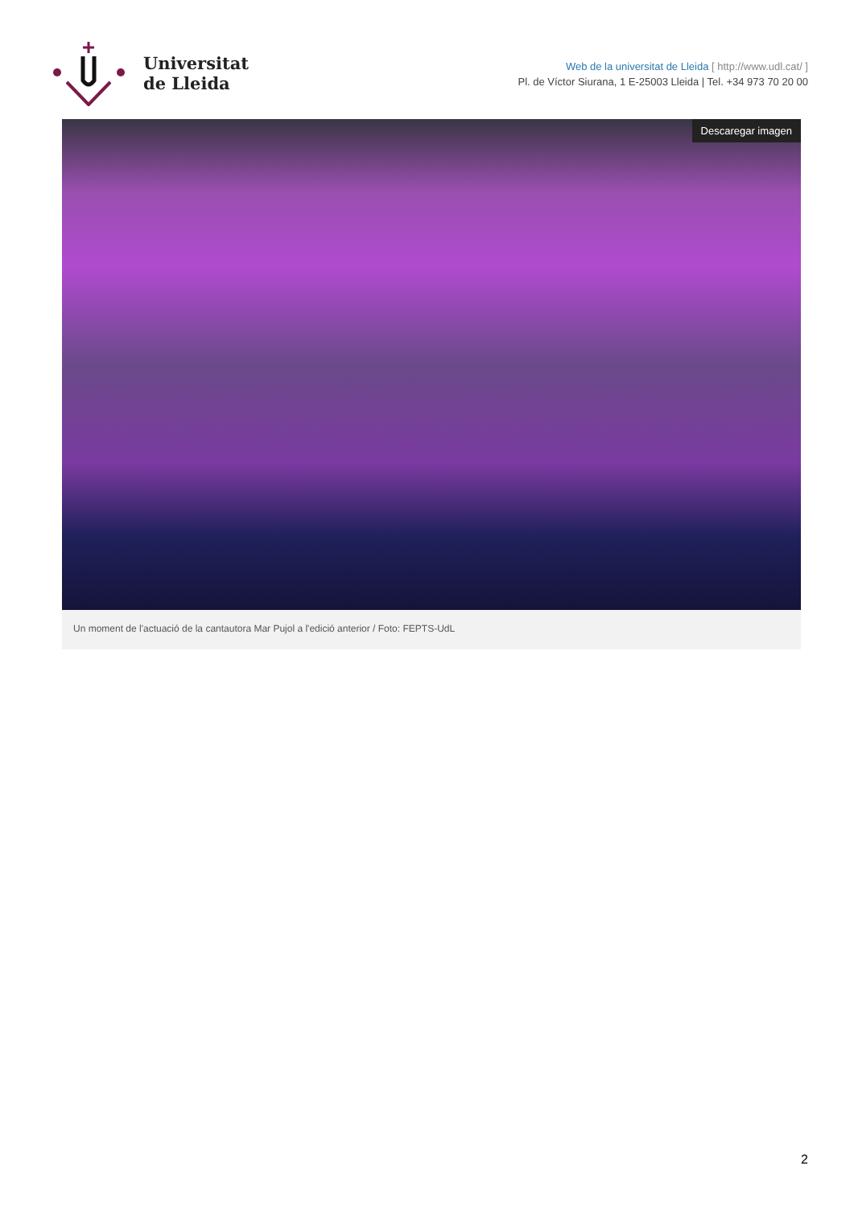Universitat
de Lleida
Web de la universitat de Lleida [ http://www.udl.cat/ ]
Pl. de Víctor Siurana, 1 E-25003 Lleida | Tel. +34 973 70 20 00
Descaregar imagen
Un moment de l'actuació de la cantautora Mar Pujol a l'edició anterior / Foto: FEPTS-UdL
2